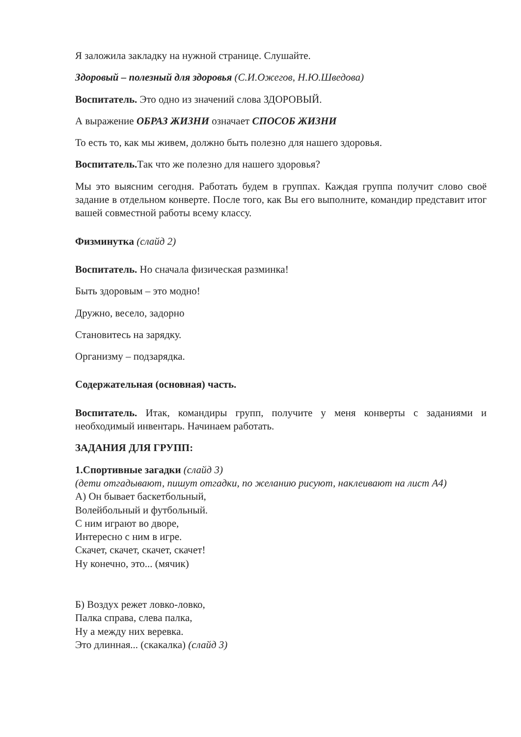Я заложила закладку на нужной странице. Слушайте.
Здоровый – полезный для здоровья (С.И.Ожегов, Н.Ю.Шведова)
Воспитатель. Это одно из значений слова ЗДОРОВЫЙ.
А выражение ОБРАЗ ЖИЗНИ означает СПОСОБ ЖИЗНИ
То есть то, как мы живем, должно быть полезно для нашего здоровья.
Воспитатель. Так что же полезно для нашего здоровья?
Мы это выясним сегодня. Работать будем в группах. Каждая группа получит слово своё задание в отдельном конверте. После того, как Вы его выполните, командир представит итог вашей совместной работы всему классу.
Физминутка (слайд 2)
Воспитатель. Но сначала физическая разминка!
Быть здоровым – это модно!
Дружно, весело, задорно
Становитесь на зарядку.
Организму – подзарядка.
Содержательная (основная) часть.
Воспитатель. Итак, командиры групп, получите у меня конверты с заданиями и необходимый инвентарь. Начинаем работать.
ЗАДАНИЯ ДЛЯ ГРУПП:
1.Спортивные загадки (слайд 3)
(дети отгадывают, пишут отгадки, по желанию рисуют, наклеивают на лист А4)
А) Он бывает баскетбольный,
Волейбольный и футбольный.
С ним играют во дворе,
Интересно с ним в игре.
Скачет, скачет, скачет, скачет!
Ну конечно, это... (мячик)
Б) Воздух режет ловко-ловко,
Палка справа, слева палка,
Ну а между них веревка.
Это длинная... (скакалка) (слайд 3)